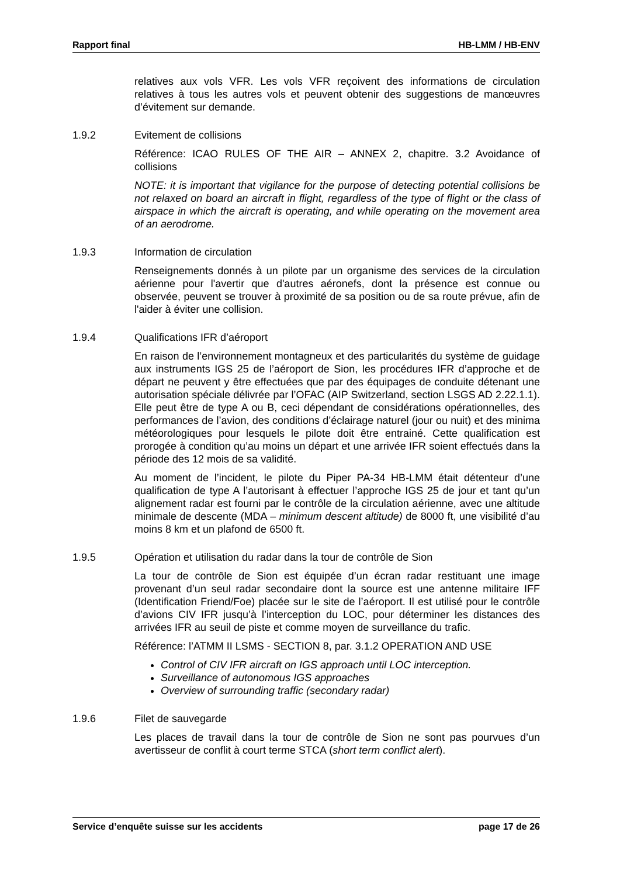Rapport final HB-LMM / HB-ENV
relatives aux vols VFR. Les vols VFR reçoivent des informations de circulation relatives à tous les autres vols et peuvent obtenir des suggestions de manœuvres d’évitement sur demande.
1.9.2 Evitement de collisions
Référence: ICAO RULES OF THE AIR – ANNEX 2, chapitre. 3.2 Avoidance of collisions
NOTE: it is important that vigilance for the purpose of detecting potential collisions be not relaxed on board an aircraft in flight, regardless of the type of flight or the class of airspace in which the aircraft is operating, and while operating on the movement area of an aerodrome.
1.9.3 Information de circulation
Renseignements donnés à un pilote par un organisme des services de la circulation aérienne pour l'avertir que d'autres aéronefs, dont la présence est connue ou observée, peuvent se trouver à proximité de sa position ou de sa route prévue, afin de l'aider à éviter une collision.
1.9.4 Qualifications IFR d’aéroport
En raison de l’environnement montagneux et des particularités du système de guidage aux instruments IGS 25 de l’aéroport de Sion, les procédures IFR d’approche et de départ ne peuvent y être effectuées que par des équipages de conduite détenant une autorisation spéciale délivrée par l’OFAC (AIP Switzerland, section LSGS AD 2.22.1.1). Elle peut être de type A ou B, ceci dépendant de considérations opérationnelles, des performances de l’avion, des conditions d’éclairage naturel (jour ou nuit) et des minima météorologiques pour lesquels le pilote doit être entrainé. Cette qualification est prorogée à condition qu’au moins un départ et une arrivée IFR soient effectués dans la période des 12 mois de sa validité.
Au moment de l’incident, le pilote du Piper PA-34 HB-LMM était détenteur d’une qualification de type A l’autorisant à effectuer l’approche IGS 25 de jour et tant qu’un alignement radar est fourni par le contrôle de la circulation aérienne, avec une altitude minimale de descente (MDA – minimum descent altitude) de 8000 ft, une visibilité d’au moins 8 km et un plafond de 6500 ft.
1.9.5 Opération et utilisation du radar dans la tour de contrôle de Sion
La tour de contrôle de Sion est équipée d’un écran radar restituant une image provenant d’un seul radar secondaire dont la source est une antenne militaire IFF (Identification Friend/Foe) placée sur le site de l’aéroport. Il est utilisé pour le contrôle d’avions CIV IFR jusqu’à l’interception du LOC, pour déterminer les distances des arrivées IFR au seuil de piste et comme moyen de surveillance du trafic.
Référence: l’ATMM II LSMS - SECTION 8, par. 3.1.2 OPERATION AND USE
Control of CIV IFR aircraft on IGS approach until LOC interception.
Surveillance of autonomous IGS approaches
Overview of surrounding traffic (secondary radar)
1.9.6 Filet de sauvegarde
Les places de travail dans la tour de contrôle de Sion ne sont pas pourvues d’un avertisseur de conflit à court terme STCA (short term conflict alert).
Service d’enquête suisse sur les accidents page 17 de 26